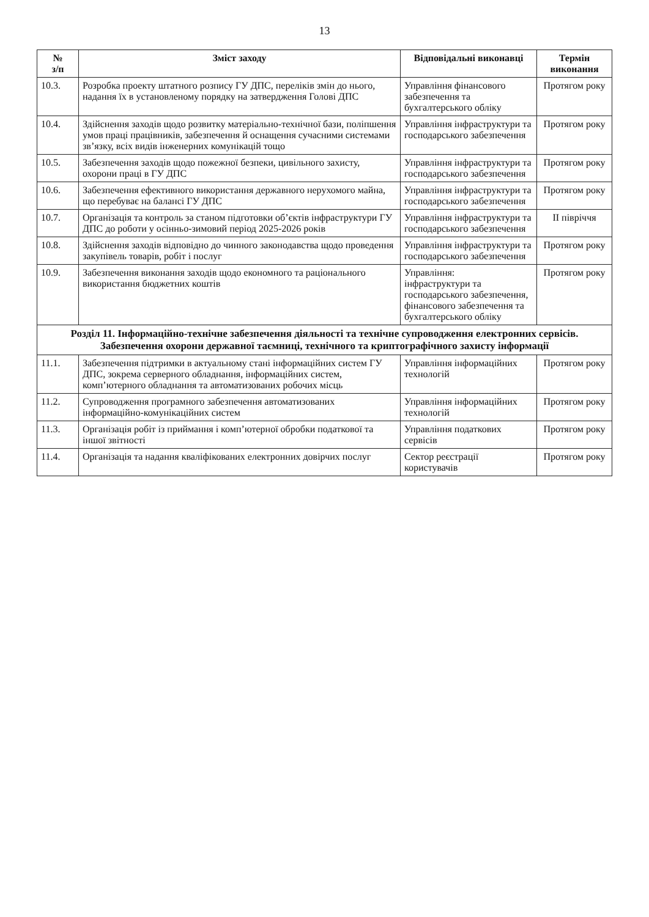13
| № з/п | Зміст заходу | Відповідальні виконавці | Термін виконання |
| --- | --- | --- | --- |
| 10.3. | Розробка проекту штатного розпису ГУ ДПС, переліків змін до нього, надання їх в установленому порядку на затвердження Голові ДПС | Управління фінансового забезпечення та бухгалтерського обліку | Протягом року |
| 10.4. | Здійснення заходів щодо розвитку матеріально-технічної бази, поліпшення умов праці працівників, забезпечення й оснащення сучасними системами зв’язку, всіх видів інженерних комунікацій тощо | Управління інфраструктури та господарського забезпечення | Протягом року |
| 10.5. | Забезпечення заходів щодо пожежної безпеки, цивільного захисту, охорони праці в ГУ ДПС | Управління інфраструктури та господарського забезпечення | Протягом року |
| 10.6. | Забезпечення ефективного використання державного нерухомого майна, що перебуває на балансі ГУ ДПС | Управління інфраструктури та господарського забезпечення | Протягом року |
| 10.7. | Організація та контроль за станом підготовки об’єктів інфраструктури ГУ ДПС до роботи у осінньо-зимовий період 2025-2026 років | Управління інфраструктури та господарського забезпечення | II півріччя |
| 10.8. | Здійснення заходів відповідно до чинного законодавства щодо проведення закупівель товарів, робіт і послуг | Управління інфраструктури та господарського забезпечення | Протягом року |
| 10.9. | Забезпечення виконання заходів щодо економного та раціонального використання бюджетних коштів | Управління: інфраструктури та господарського забезпечення, фінансового забезпечення та бухгалтерського обліку | Протягом року |
| Розділ 11. Інформаційно-технічне забезпечення діяльності та технічне супроводження електронних сервісів. Забезпечення охорони державної таємниці, технічного та криптографічного захисту інформації | | | |
| 11.1. | Забезпечення підтримки в актуальному стані інформаційних систем ГУ ДПС, зокрема серверного обладнання, інформаційних систем, комп’ютерного обладнання та автоматизованих робочих місць | Управління інформаційних технологій | Протягом року |
| 11.2. | Супроводження програмного забезпечення автоматизованих інформаційно-комунікаційних систем | Управління інформаційних технологій | Протягом року |
| 11.3. | Організація робіт із приймання і комп’ютерної обробки податкової та іншої звітності | Управління податкових сервісів | Протягом року |
| 11.4. | Організація та надання кваліфікованих електронних довірчих послуг | Сектор реєстрації користувачів | Протягом року |